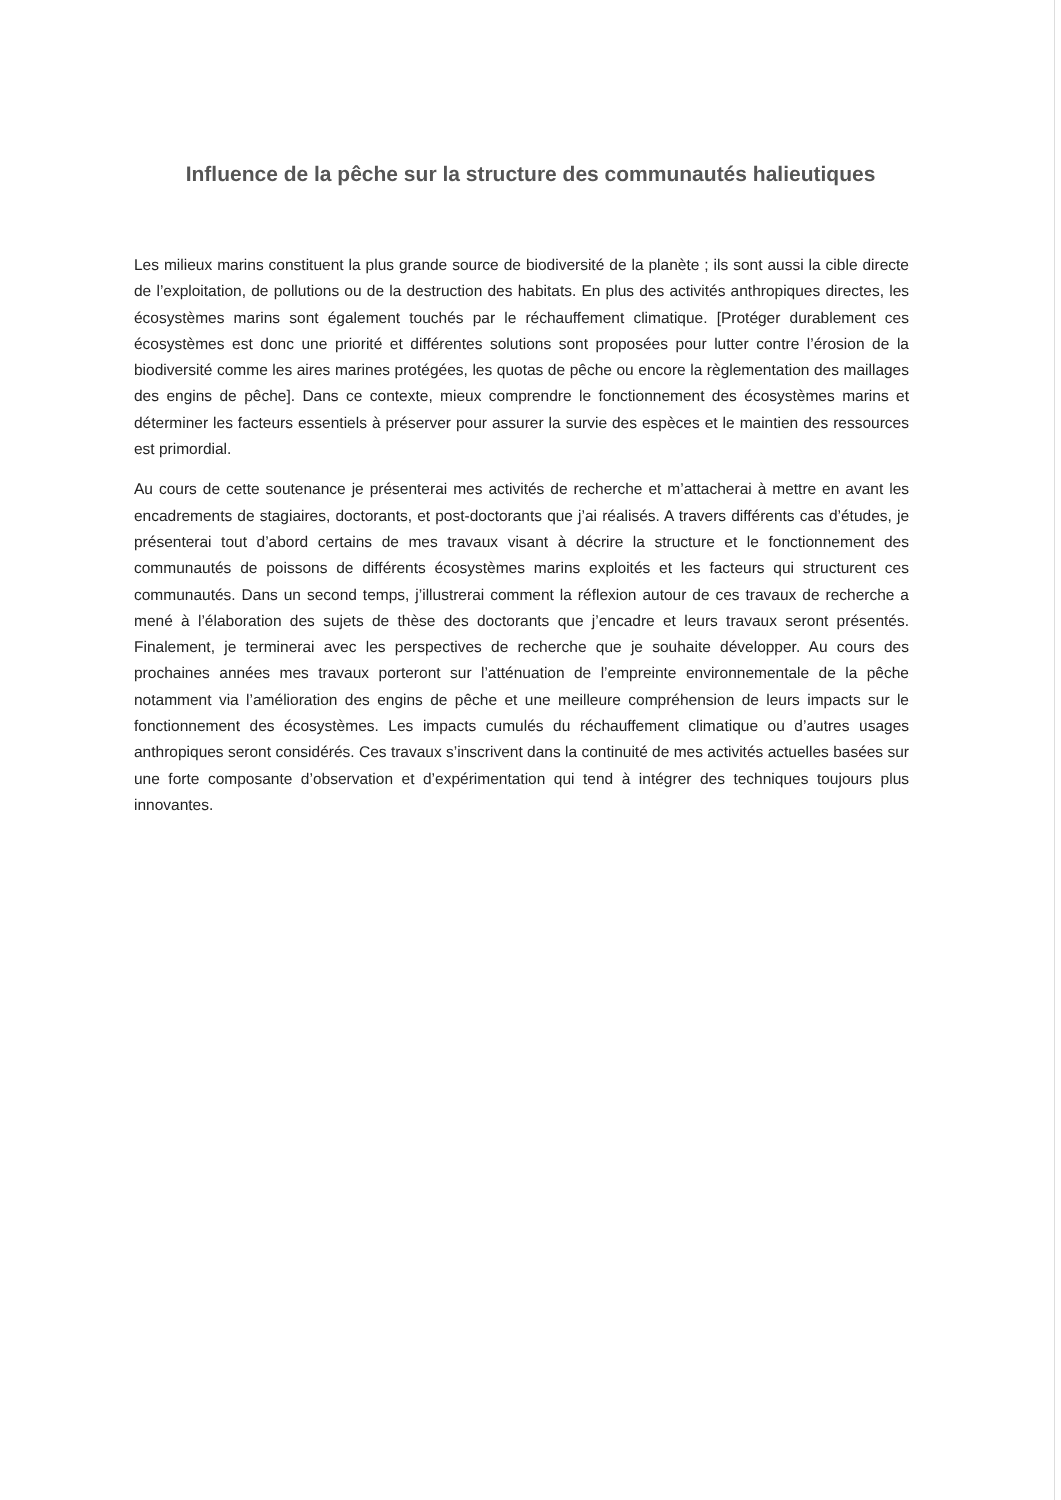Influence de la pêche sur la structure des communautés halieutiques
Les milieux marins constituent la plus grande source de biodiversité de la planète ; ils sont aussi la cible directe de l’exploitation, de pollutions ou de la destruction des habitats. En plus des activités anthropiques directes, les écosystèmes marins sont également touchés par le réchauffement climatique. [Protéger durablement ces écosystèmes est donc une priorité et différentes solutions sont proposées pour lutter contre l’érosion de la biodiversité comme les aires marines protégées, les quotas de pêche ou encore la règlementation des maillages des engins de pêche]. Dans ce contexte, mieux comprendre le fonctionnement des écosystèmes marins et déterminer les facteurs essentiels à préserver pour assurer la survie des espèces et le maintien des ressources est primordial.
Au cours de cette soutenance je présenterai mes activités de recherche et m’attacherai à mettre en avant les encadrements de stagiaires, doctorants, et post-doctorants que j’ai réalisés. A travers différents cas d’études, je présenterai tout d’abord certains de mes travaux visant à décrire la structure et le fonctionnement des communautés de poissons de différents écosystèmes marins exploités et les facteurs qui structurent ces communautés. Dans un second temps, j’illustrerai comment la réflexion autour de ces travaux de recherche a mené à l’élaboration des sujets de thèse des doctorants que j’encadre et leurs travaux seront présentés. Finalement, je terminerai avec les perspectives de recherche que je souhaite développer. Au cours des prochaines années mes travaux porteront sur l’atténuation de l’empreinte environnementale de la pêche notamment via l’amélioration des engins de pêche et une meilleure compréhension de leurs impacts sur le fonctionnement des écosystèmes. Les impacts cumulés du réchauffement climatique ou d’autres usages anthropiques seront considérés. Ces travaux s’inscrivent dans la continuité de mes activités actuelles basées sur une forte composante d’observation et d’expérimentation qui tend à intégrer des techniques toujours plus innovantes.